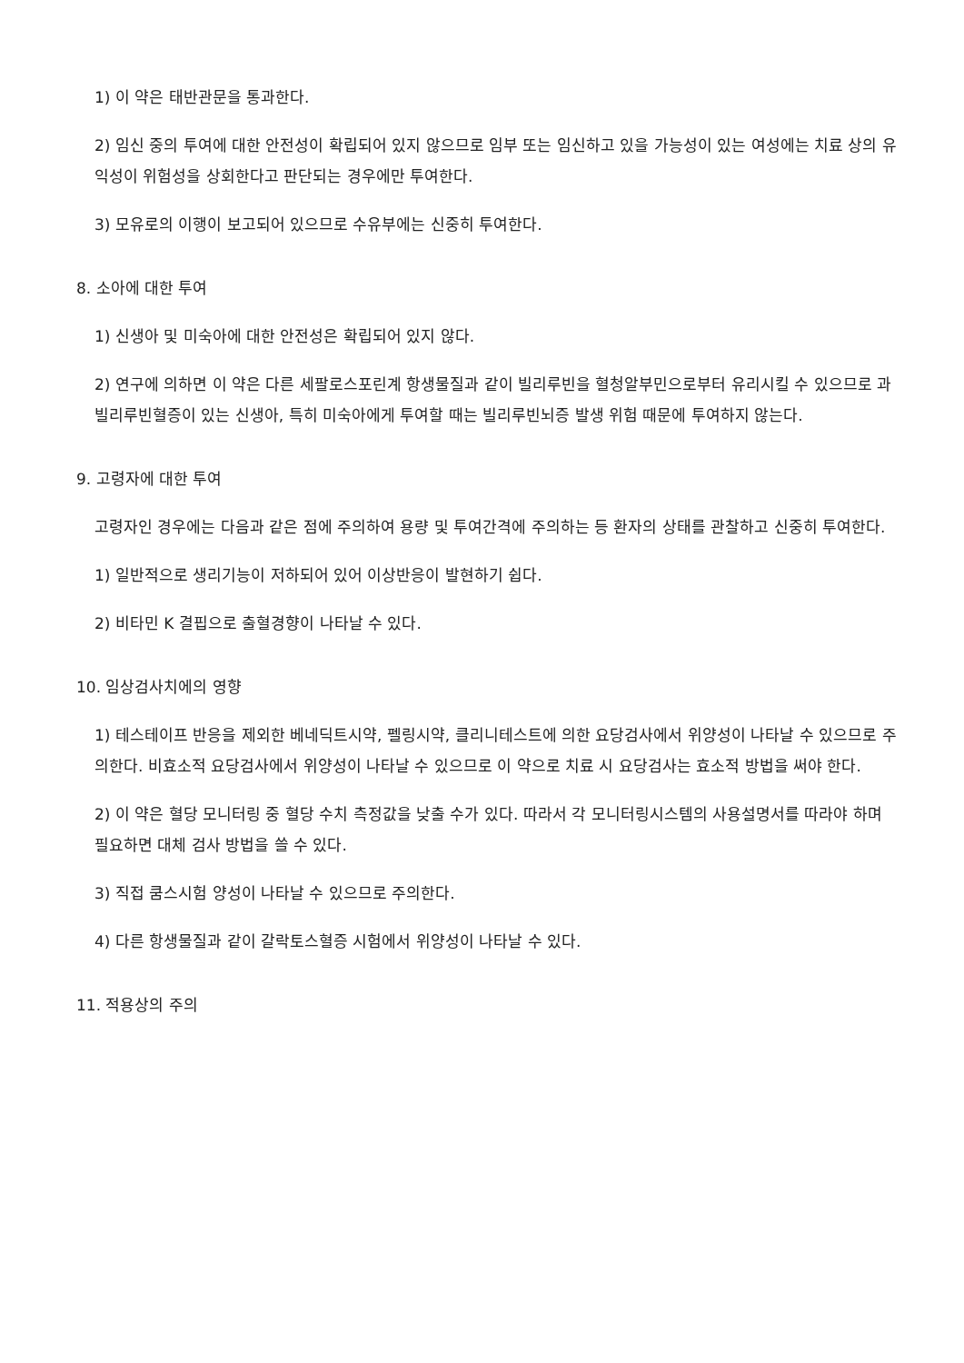1) 이 약은 태반관문을 통과한다.
2) 임신 중의 투여에 대한 안전성이 확립되어 있지 않으므로 임부 또는 임신하고 있을 가능성이 있는 여성에는 치료 상의 유익성이 위험성을 상회한다고 판단되는 경우에만 투여한다.
3) 모유로의 이행이 보고되어 있으므로 수유부에는 신중히 투여한다.
8. 소아에 대한 투여
1) 신생아 및 미숙아에 대한 안전성은 확립되어 있지 않다.
2) 연구에 의하면 이 약은 다른 세팔로스포린계 항생물질과 같이 빌리루빈을 혈청알부민으로부터 유리시킬 수 있으므로 과빌리루빈혈증이 있는 신생아, 특히 미숙아에게 투여할 때는 빌리루빈뇌증 발생 위험 때문에 투여하지 않는다.
9. 고령자에 대한 투여
고령자인 경우에는 다음과 같은 점에 주의하여 용량 및 투여간격에 주의하는 등 환자의 상태를 관찰하고 신중히 투여한다.
1) 일반적으로 생리기능이 저하되어 있어 이상반응이 발현하기 쉽다.
2) 비타민 K 결핍으로 출혈경향이 나타날 수 있다.
10. 임상검사치에의 영향
1) 테스테이프 반응을 제외한 베네딕트시약, 펠링시약, 클리니테스트에 의한 요당검사에서 위양성이 나타날 수 있으므로 주의한다. 비효소적 요당검사에서 위양성이 나타날 수 있으므로 이 약으로 치료 시 요당검사는 효소적 방법을 써야 한다.
2) 이 약은 혈당 모니터링 중 혈당 수치 측정값을 낮출 수가 있다. 따라서 각 모니터링시스템의 사용설명서를 따라야 하며 필요하면 대체 검사 방법을 쓸 수 있다.
3) 직접 쿰스시험 양성이 나타날 수 있으므로 주의한다.
4) 다른 항생물질과 같이 갈락토스혈증 시험에서 위양성이 나타날 수 있다.
11. 적용상의 주의